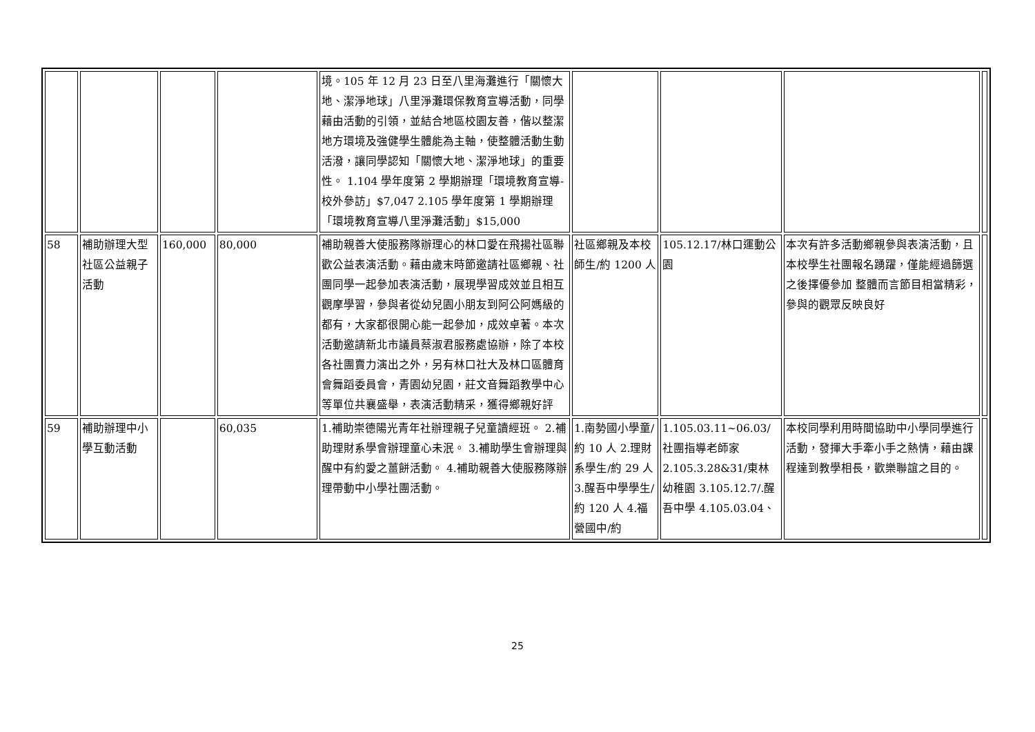| | | | | 境。105 年 12 月 23 日至八里海灘進行「關懷大地、潔淨地球」八里淨灘環保教育宣導活動，同學藉由活動的引領，並結合地區校園友善，偕以整潔地方環境及強健學生體能為主軸，使整體活動生動活潑，讓同學認知「關懷大地、潔淨地球」的重要性。 1.104 學年度第 2 學期辦理「環境教育宣導-校外參訪」$7,047 2.105 學年度第 1 學期辦理「環境教育宣導八里淨灘活動」$15,000 | | | | |
| 58 | 補助辦理大型社區公益親子活動 | 160,000 | 80,000 | 補助親善大使服務隊辦理心的林口愛在飛揚社區聯歡公益表演活動。藉由歲末時節邀請社區鄉親、社團同學一起參加表演活動，展現學習成效並且相互觀摩學習，參與者從幼兒園小朋友到阿公阿媽級的都有，大家都很開心能一起參加，成效卓著。本次活動邀請新北市議員蔡淑君服務處協辦，除了本校各社團賣力演出之外，另有林口社大及林口區體育會舞蹈委員會，青園幼兒園，莊文音舞蹈教學中心等單位共襄盛舉，表演活動精采，獲得鄉親好評 | 社區鄉親及本校師生/約 1200 人 | 105.12.17/林口運動公園 | 本次有許多活動鄉親參與表演活動，且本校學生社團報名踴躍，僅能經過篩選之後擇優參加 整體而言節目相當精彩，參與的觀眾反映良好 | |
| 59 | 補助辦理中小學互動活動 | | 60,035 | 1.補助崇德陽光青年社辦理親子兒童讀經班。 2.補助理財系學會辦理童心未泯。 3.補助學生會辦理與醒中有約愛之薑餅活動。 4.補助親善大使服務隊辦理帶動中小學社團活動。 | 1.南勢國小學童/約 10 人 2.理財系學生/約 29 人 3.醒吾中學學生/約 120 人 4.福營國中/約 | 1.105.03.11~06.03/社團指導老師家 2.105.3.28&31/東林幼稚園 3.105.12.7/.醒吾中學 4.105.03.04、 | 本校同學利用時間協助中小學同學進行活動，發揮大手牽小手之熱情，藉由課程達到教學相長，歡樂聯誼之目的。 | |
25